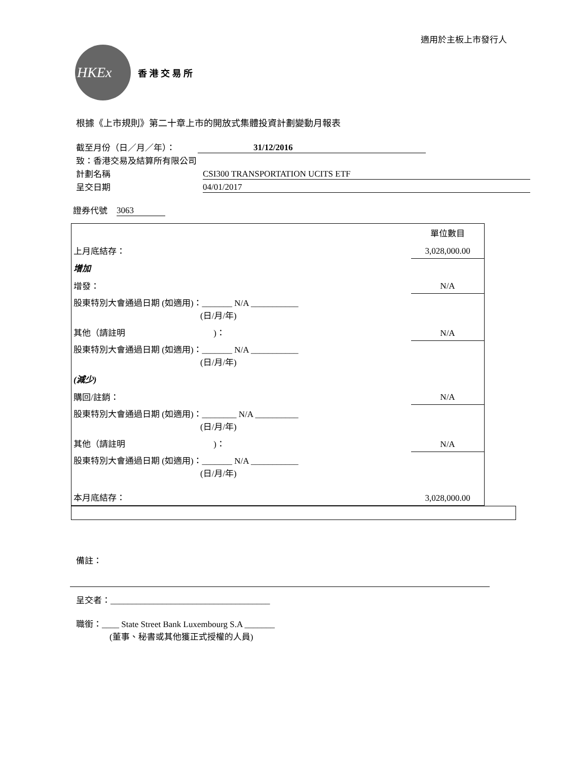適用於主板上市發行人
HKEx
香 港 交 易 所
根據《上市規則》第二十章上市的開放式集體投資計劃變動月報表
截至月份（日／月／年）： 31/12/2016
致：香港交易及結算所有限公司
計劃名稱 CSI300 TRANSPORTATION UCITS ETF
呈交日期 04/01/2017
證券代號 3063
| | 單位數目 |
| 上月底結存： | 3,028,000.00 |
| 增加 | |
| 增發： | N/A |
| 股東特別大會通過日期 (如適用)：_______ N/A ___________ (日/月/年) | |
| 其他（請註明 )： | N/A |
| 股東特別大會通過日期 (如適用)：_______ N/A ___________ (日/月/年) | |
| (減少) | |
| 購回/註銷： | N/A |
| 股東特別大會通過日期 (如適用)：________ N/A __________ (日/月/年) | |
| 其他（請註明 )： | N/A |
| 股東特別大會通過日期 (如適用)：_______ N/A ___________ (日/月/年) | |
| 本月底結存： | 3,028,000.00 |
備註：
呈交者：_____________________________________
職銜：____ State Street Bank Luxembourg S.A _______
(董事、秘書或其他獲正式授權的人員)